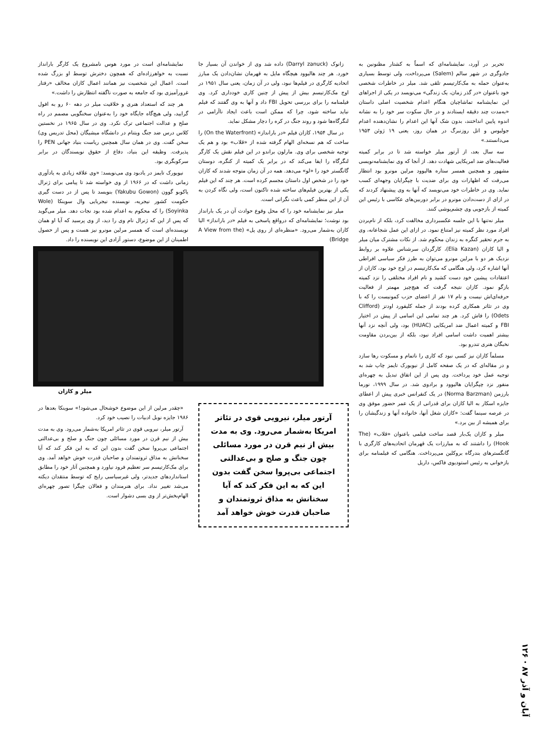تحریر در آورد، نمایشنامه‌ای که اسماً به کشتار مظنونین به جادوگری در شهر سالم (Salem) می‌پرداخت، ولی توسط بسیاری به‌عنوان حمله به مک‌کارتیسم تلقی شد. میلر در خاطرات شخصی خود باعنوان «در گذر زمان، یک زندگی» می‌نویسد در یکی از اجراهای این نمایشنامه تماشاچیان هنگام اعدام شخصیت اصلی داستان «به‌مدت چند دقیقه ایستادند و در حال سکوت سر خود را به نشانه اندوه پایین انداختند، بدون شک آنها این اعدام را نشان‌دهنده اعدام جولیوس و اتل روزنبرگ در همان روز، یعنی ۱۹ ژوئن ۱۹۵۳ می‌دانستند.»
سه سال بعد، از آرتور میلر خواسته شد تا در برابر کمیته فعالیت‌های ضد امریکایی شهادت دهد. از آنجا که وی نمایشنامه‌نویسی مشهور و همچنین همسر ستاره هالیوود مرلین مونرو بود انتظار می‌رفت که اظهارات وی برای ضدیت با چپگرایان وجهه‌ای کسب نماید. وی در خاطرات خود می‌نویسد که آنها به وی پیشنهاد کردند که در ازای از دست‌دادن مونرو در برابر دوربین‌های عکاسی با رئیس این کمیته از بازجویی وی چشم‌پوشی کنند.
میلر نه‌تنها با این جلسه عکسبرداری مخالفت کرد، بلکه از نام‌بردن افراد مورد نظر کمیته نیز امتناع نمود. در ازای این عمل شجاعانه، وی به جرم تحقیر کنگره به زندان محکوم شد. از نکات مشترک میان میلر و الیا کازان (Elia Kazan)، کارگردان سرشناس علاوه بر روابط نزدیک هر دو با مرلین مونرو می‌توان به طرز فکر سیاسی افراطی آنها اشاره کرد، ولی هنگامی که مک‌کارتیسم در اوج خود بود، کازان از اعتقادات پیشین خود دست کشید و نام افراد مختلفی را نزد کمیته بازگو نمود. کازان نتیجه گرفت که هیچ‌چیز مهمتر از فعالیت حرفه‌ای‌اش نیست و نام ۱۷ نفر از اعضای حزب کمونیست را که با وی در تئاتر همکاری کرده بودند از جمله کلیفورد اودتز (Clifford Odets) را فاش کرد. هر چند تمامی این اسامی از پیش در اختیار FBI و کمیته اعمال ضد امریکایی (HUAC) بود، ولی آنچه نزد آنها بیشتر اهمیت داشت اسامی افراد نبود، بلکه از بین‌بردن مقاومت نخبگان هنری تندرو بود.
مسلماً کازان نیز کسی نبود که کاری را ناتمام و مسکوت رها سازد و در مقاله‌ای که در یک صفحه کامل از نیویورک تایمز چاپ شد به توجیه عمل خود پرداخت. وی پس از این اتفاق تبدیل به چهره‌ای منفور نزد چپگرایان هالیوود و برادوی شد. در سال ۱۹۹۹، نورما بارزمن (Norma Barzman) در یک کنفرانس خبری پیش از اعطای جایزه اسکار به الیا کازان برای قدرانی از یک عمر حضور موفق وی در عرصه سینما گفت: «کازان شغل آنها، خانواده آنها و زندگیشان را برای همیشه از بین برد.»
میلر و کازان یک‌بار قصد ساخت فیلمی باعنوان «قلاب» (The Hook) را داشتند که به مبارزات یک قهرمان اتحادیه‌های کارگری با گانگسترهای بندرگاه بروکلین می‌پرداخت. هنگامی که فیلمنامه برای بازخوانی به رئیس استودیوی فاکس، داریل
زانوک (Darryl zanuck) داده شد وی از خواندن آن بسیار جا خورد. هر چند هالیوود هیچگاه مایل به قهرمان نشان‌دادن یک مبارز اتحادیه کارگری در فیلم‌ها نبود، ولی در آن زمان، یعنی سال ۱۹۵۱ در اوج مک‌کارتیسم بیش از پیش از چنین کاری خودداری کرد. وی فیلمنامه را برای بررسی تحویل FBI داد و آنها به وی گفتند که فیلم نباید ساخته شود، چرا که ممکن است باعث ایجاد ناآرامی در لنگرگاه‌ها شود و روند جنگ در کره را دچار مشکل نماید.
در سال ۱۹۵۴، کازان فیلم «در بارانداز» (On the Waterfront) را ساخت که هم نسخه‌ای الهام گرفته شده از «قلاب» بود و هم یک توجیه شخصی برای وی. مارلون براندو در این فیلم نقش یک کارگر لنگرگاه را ایفا می‌کند که در برابر یک کمیته از کنگره، دوستان گانگستر خود را «لو» می‌دهد. همه در آن زمان متوجه شدند که کازان خود را در شخص اول داستان مجسم کرده است. هر چند که این فیلم یکی از بهترین فیلم‌های ساخته شده تاکنون است، ولی نگاه کردن به آن از این منظر کمی باعث نگرانی است.
میلر نیز نمایشنامه خود را که محل وقوع حوادث آن در یک بارانداز بود نوشت؛ نمایشنامه‌ای که درواقع پاسخی به فیلم «در بارانداز» الیا کازان به‌شمار می‌رود. «منظره‌ای از روی پل» (A View from the Bridge)
نمایشنامه‌ای است در مورد هوس نامشروع یک کارگر بارانداز نسبت به خواهرزاده‌ای که همچون دخترش توسط او بزرگ شده است. اعمال این شخصیت نیز همانند اعمال کازان مخالف «رفتار غرورآمیزی بود که جامعه به صورت ناگفته انتظارش را داشت.»
هر چند که استعداد هنری و خلاقیت میلر در دهه ۶۰ رو به افول گرایید، ولی هیچ‌گاه جایگاه خود را به‌عنوان سخنگویی مصمم در راه صلح و عدالت اجتماعی ترک نکرد. وی در سال ۱۹۶۵ در نخستین کلاس درس ضد جنگ ویتنام در دانشگاه میشیگان (محل تدریس وی) سخن گفت. وی در همان سال همچنین ریاست بنیاد جهانی PEN را پذیرفت. وظیفه این بنیاد، دفاع از حقوق نویسندگان در برابر سرکوبگری بود.
نیویورک تایمز در یادبود وی می‌نویسد: «وی علاقه زیادی به یادآوری زمانی داشت که در ۱۹۶۶ از وی خواسته شد تا پیامی برای ژنرال یاکوبو گوون (Yakubu Gowon) بنویسد تا پس از در دست گیری حکومت کشور نیجریه، نویسنده نیجریایی وال سوینکا (Wole Soyinka) را که محکوم به اعدام شده بود نجات دهد. میلر می‌گوید که پس از این که ژنرال نام وی را دید، از وی پرسید که آیا او همان نویسنده‌ای است که همسر مرلین مونرو نیز هست و پس از حصول اطمینان از این موضوع، دستور آزادی این نویسنده را داد.
میلر و کازان
آرتور میلر، نیرویی قوی در تئاتر امریکا به‌شمار می‌رود. وی به مدت بیش از نیم قرن در مورد مسائلی چون جنگ و صلح و بی‌عدالتی اجتماعی بی‌پروا سخن گفت بدون این که به این فکر کند که آیا سخنانش به مذاق ثروتمندان و صاحبان قدرت خوش خواهد آمد
«چقدر مرلین از این موضوع خوشحال می‌شود!» سوینکا بعدها در ۱۹۸۶ جایزه نوبل ادبیات را نصیب خود کرد.
آرتور میلر، نیرویی قوی در تئاتر امریکا به‌شمار می‌رود. وی به مدت بیش از نیم قرن در مورد مسائلی چون جنگ و صلح و بی‌عدالتی اجتماعی بی‌پروا سخن گفت بدون این که به این فکر کند که آیا سخنانش به مذاق ثروتمندان و صاحبان قدرت خوش خواهد آمد. وی برای مک‌کارتیسم سر تعظیم فرود نیاورد و همچنین آثار خود را مطابق استانداردهای جدیدتر، ولی غیرسیاسی رایج که توسط منتقدان دیکته می‌شد تغییر نداد. برای هنرمندان و فعالان چپگرا تصور چهره‌ای الهام‌بخش‌تر از وی بسی دشوار است.
آبان و آذر ۸۷ · ۱۲۶